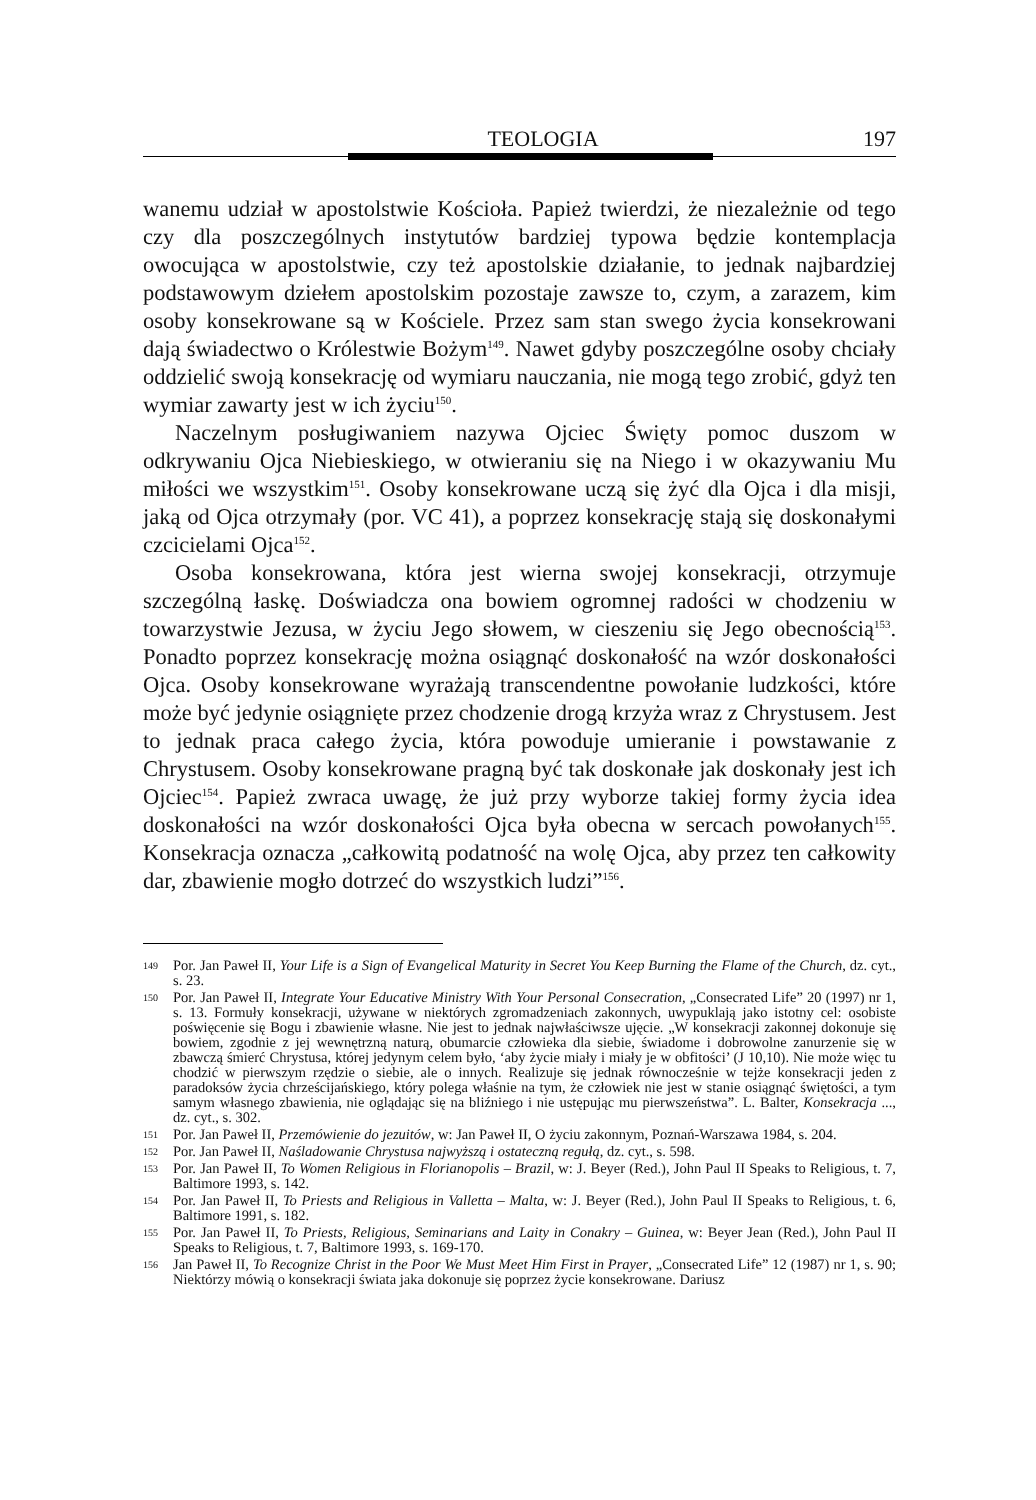TEOLOGIA 197
wanemu udział w apostolstwie Kościoła. Papież twierdzi, że niezależnie od tego czy dla poszczególnych instytutów bardziej typowa będzie kontemplacja owocująca w apostolstwie, czy też apostolskie działanie, to jednak najbardziej podstawowym dziełem apostolskim pozostaje zawsze to, czym, a zarazem, kim osoby konsekrowane są w Kościele. Przez sam stan swego życia konsekrowani dają świadectwo o Królestwie Bożym<sup>149</sup>. Nawet gdyby poszczególne osoby chciały oddzielić swoją konsekrację od wymiaru nauczania, nie mogą tego zrobić, gdyż ten wymiar zawarty jest w ich życiu<sup>150</sup>.
Naczelnym posługiwaniem nazywa Ojciec Święty pomoc duszom w odkrywaniu Ojca Niebieskiego, w otwieraniu się na Niego i w okazywaniu Mu miłości we wszystkim<sup>151</sup>. Osoby konsekrowane uczą się żyć dla Ojca i dla misji, jaką od Ojca otrzymały (por. VC 41), a poprzez konsekrację stają się doskonałymi czcicielami Ojca<sup>152</sup>.
Osoba konsekrowana, która jest wierna swojej konsekracji, otrzymuje szczególną łaskę. Doświadcza ona bowiem ogromnej radości w chodzeniu w towarzystwie Jezusa, w życiu Jego słowem, w cieszeniu się Jego obecnością<sup>153</sup>. Ponadto poprzez konsekrację można osiągnąć doskonałość na wzór doskonałości Ojca. Osoby konsekrowane wyrażają transcendentne powołanie ludzkości, które może być jedynie osiągnięte przez chodzenie drogą krzyża wraz z Chrystusem. Jest to jednak praca całego życia, która powoduje umieranie i powstawanie z Chrystusem. Osoby konsekrowane pragną być tak doskonałe jak doskonały jest ich Ojciec<sup>154</sup>. Papież zwraca uwagę, że już przy wyborze takiej formy życia idea doskonałości na wzór doskonałości Ojca była obecna w sercach powołanych<sup>155</sup>. Konsekracja oznacza „całkowitą podatność na wolę Ojca, aby przez ten całkowity dar, zbawienie mogło dotrzeć do wszystkich ludzi”<sup>156</sup>.
149 Por. Jan Paweł II, Your Life is a Sign of Evangelical Maturity in Secret You Keep Burning the Flame of the Church, dz. cyt., s. 23.
150 Por. Jan Paweł II, Integrate Your Educative Ministry With Your Personal Consecration, „Consecrated Life” 20 (1997) nr 1, s. 13. Formuły konsekracji, używane w niektórych zgromadzeniach zakonnych, uwypuklają jako istotny cel: osobiste poświęcenie się Bogu i zbawienie własne. Nie jest to jednak najwłaściwsze ujęcie. „W konsekracji zakonnej dokonuje się bowiem, zgodnie z jej wewnętrzną naturą, obumarcie człowieka dla siebie, świadome i dobrowolne zanurzenie się w zbawczą śmierć Chrystusa, której jedynym celem było, ‘aby życie miały i miały je w obfitości’ (J 10,10). Nie może więc tu chodzić w pierwszym rzędzie o siebie, ale o innych. Realizuje się jednak równocześnie w tejże konsekracji jeden z paradoksów życia chrześcijańskiego, który polega właśnie na tym, że człowiek nie jest w stanie osiągnąć świętości, a tym samym własnego zbawienia, nie oglądając się na bliźniego i nie ustępując mu pierwszeństwa”. L. Balter, Konsekracja ..., dz. cyt., s. 302.
151 Por. Jan Paweł II, Przemówienie do jezuitów, w: Jan Paweł II, O życiu zakonnym, Poznań-Warszawa 1984, s. 204.
152 Por. Jan Paweł II, Naśladowanie Chrystusa najwyższą i ostateczną regułą, dz. cyt., s. 598.
153 Por. Jan Paweł II, To Women Religious in Florianopolis – Brazil, w: J. Beyer (Red.), John Paul II Speaks to Religious, t. 7, Baltimore 1993, s. 142.
154 Por. Jan Paweł II, To Priests and Religious in Valletta – Malta, w: J. Beyer (Red.), John Paul II Speaks to Religious, t. 6, Baltimore 1991, s. 182.
155 Por. Jan Paweł II, To Priests, Religious, Seminarians and Laity in Conakry – Guinea, w: Beyer Jean (Red.), John Paul II Speaks to Religious, t. 7, Baltimore 1993, s. 169-170.
156 Jan Paweł II, To Recognize Christ in the Poor We Must Meet Him First in Prayer, „Consecrated Life” 12 (1987) nr 1, s. 90; Niektórzy mówią o konsekracji świata jaka dokonuje się poprzez życie konsekrowane. Dariusz